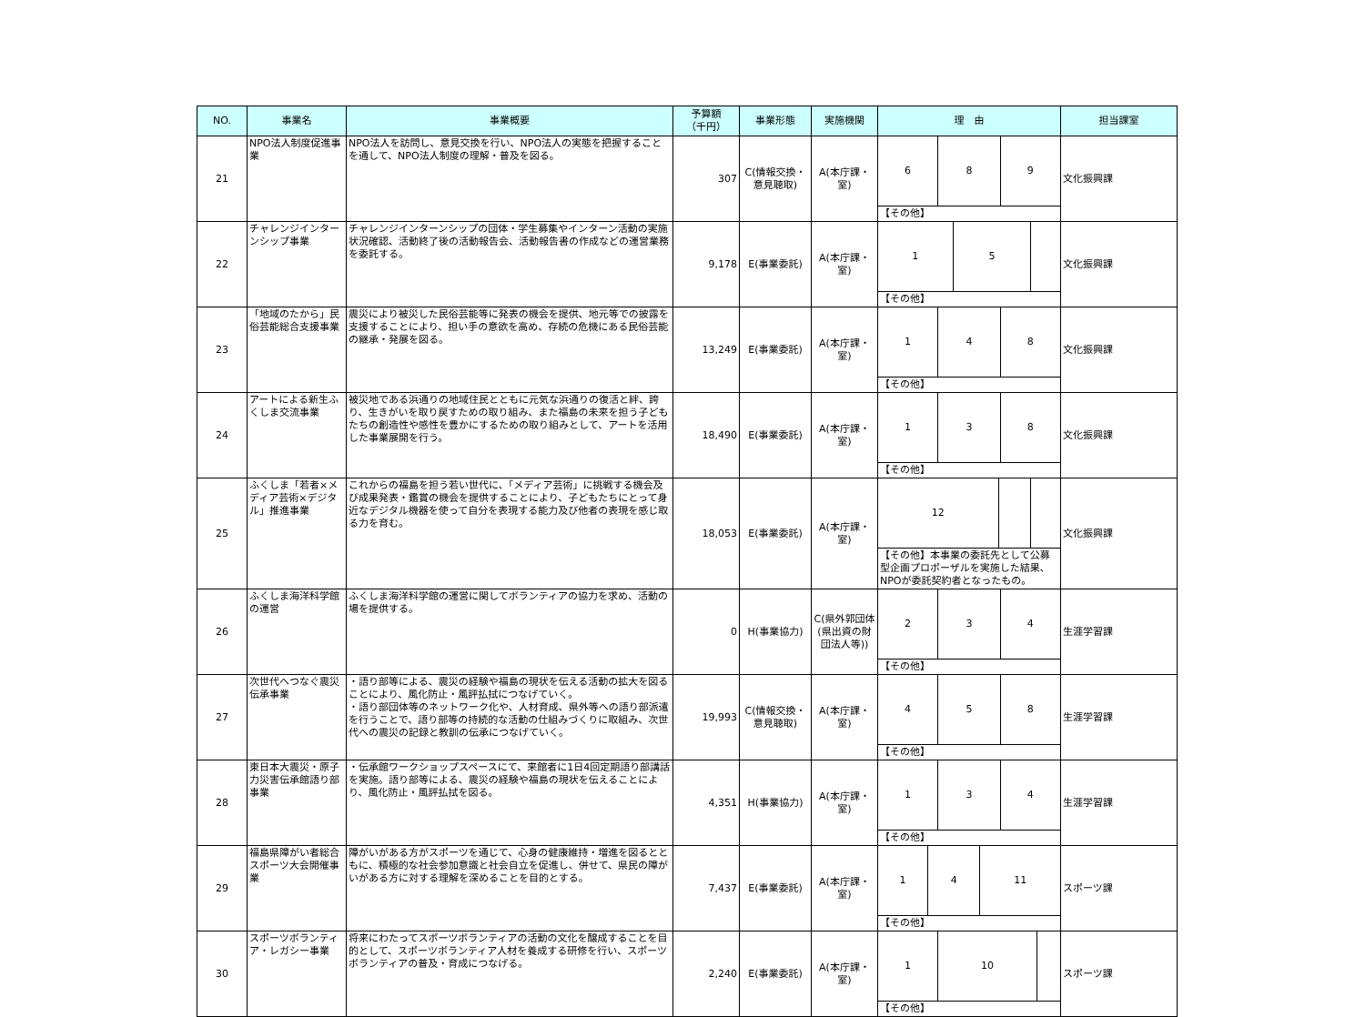| NO. | 事業名 | 事業概要 | 予算額 （千円） | 事業形態 | 実施機関 | 理 由 | 担当課室 |
| --- | --- | --- | --- | --- | --- | --- | --- |
| 21 | NPO法人制度促進事業 | NPO法人を訪問し、意見交換を行い、NPO法人の実態を把握することを通して、NPO法人制度の理解・普及を図る。 | 307 | C(情報交換・意見聴取) | A(本庁課・室) | / 6 / 8 / 9 / / 【その他】 / / / | 文化振興課 |
| 22 | チャレンジインターンシップ事業 | チャレンジインターンシップの団体・学生募集やインターン活動の実施状況確認、活動終了後の活動報告会、活動報告書の作成などの運営業務を委託する。 | 9,178 | E(事業委託) | A(本庁課・室) | / 1 / 5 / / / 【その他】 / / / | 文化振興課 |
| 23 | 「地域のたから」民俗芸能総合支援事業 | 震災により被災した民俗芸能等に発表の機会を提供、地元等での披露を支援することにより、担い手の意欲を高め、存続の危機にある民俗芸能の継承・発展を図る。 | 13,249 | E(事業委託) | A(本庁課・室) | / 1 / 4 / 8 / / 【その他】 / / / | 文化振興課 |
| 24 | アートによる新生ふくしま交流事業 | 被災地である浜通りの地域住民とともに元気な浜通りの復活と絆、誇り、生きがいを取り戻すための取り組み、また福島の未来を担う子どもたちの創造性や感性を豊かにするための取り組みとして、アートを活用した事業展開を行う。 | 18,490 | E(事業委託) | A(本庁課・室) | / 1 / 3 / 8 / / 【その他】 / / / | 文化振興課 |
| 25 | ふくしま「若者×メディア芸術×デジタル」推進事業 | これからの福島を担う若い世代に、「メディア芸術」に挑戦する機会及び成果発表・鑑賞の機会を提供することにより、子どもたちにとって身近なデジタル機器を使って自分を表現する能力及び他者の表現を感じ取る力を育む。 | 18,053 | E(事業委託) | A(本庁課・室) | / 12 / / / / 【その他】本事業の委託先として公募型企画プロポーザルを実施した結果、NPOが委託契約者となったもの。 / / / | 文化振興課 |
| 26 | ふくしま海洋科学館の運営 | ふくしま海洋科学館の運営に関してボランティアの協力を求め、活動の場を提供する。 | 0 | H(事業協力) | C(県外郭団体(県出資の財団法人等)) | / 2 / 3 / 4 / / 【その他】 / / / | 生涯学習課 |
| 27 | 次世代へつなぐ震災伝承事業 | ・語り部等による、震災の経験や福島の現状を伝える活動の拡大を図ることにより、風化防止・風評払拭につなげていく。 ・語り部団体等のネットワーク化や、人材育成、県外等への語り部派遣を行うことで、語り部等の持続的な活動の仕組みづくりに取組み、次世代への震災の記録と教訓の伝承につなげていく。 | 19,993 | C(情報交換・意見聴取) | A(本庁課・室) | / 4 / 5 / 8 / / 【その他】 / / / | 生涯学習課 |
| 28 | 東日本大震災・原子力災害伝承館語り部事業 | ・伝承館ワークショップスペースにて、来館者に1日4回定期語り部講話を実施。語り部等による、震災の経験や福島の現状を伝えることにより、風化防止・風評払拭を図る。 | 4,351 | H(事業協力) | A(本庁課・室) | / 1 / 3 / 4 / / 【その他】 / / / | 生涯学習課 |
| 29 | 福島県障がい者総合スポーツ大会開催事業 | 障がいがある方がスポーツを通じて、心身の健康維持・増進を図るとともに、積極的な社会参加意識と社会自立を促進し、併せて、県民の障がいがある方に対する理解を深めることを目的とする。 | 7,437 | E(事業委託) | A(本庁課・室) | / 1 / 4 / 11 / / 【その他】 / / / | スポーツ課 |
| 30 | スポーツボランティア・レガシー事業 | 将来にわたってスポーツボランティアの活動の文化を醸成することを目的として、スポーツボランティア人材を養成する研修を行い、スポーツボランティアの普及・育成につなげる。 | 2,240 | E(事業委託) | A(本庁課・室) | / 1 / 10 / / / 【その他】 / / / | スポーツ課 |